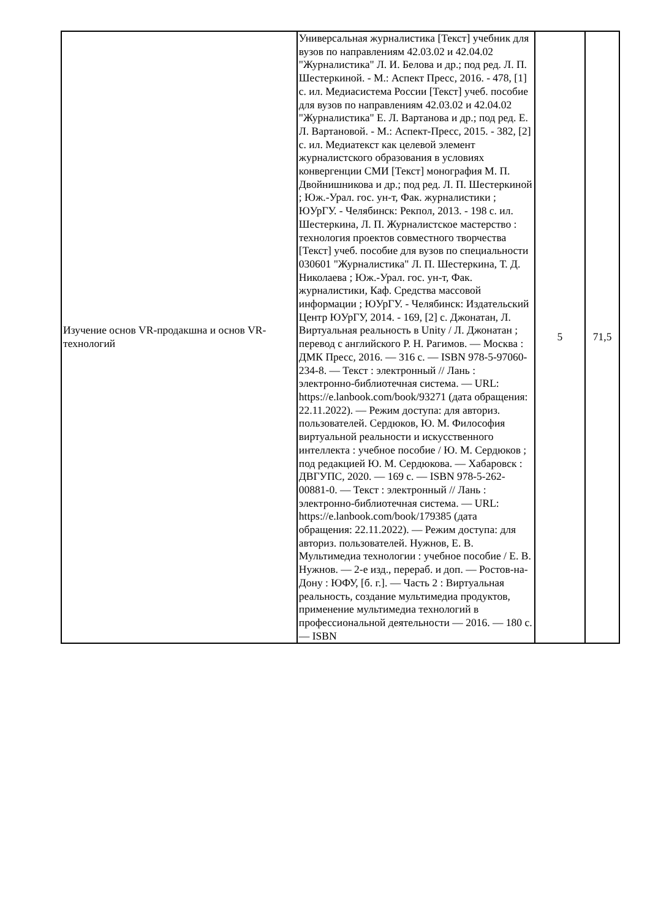| Изучение основ VR-продакшна и основ VR-технологий | Универсальная журналистика [Текст] учебник для вузов по направлениям 42.03.02 и 42.04.02 "Журналистика" Л. И. Белова и др.; под ред. Л. П. Шестеркиной. - М.: Аспект Пресс, 2016. - 478, [1] с. ил. Медиасистема России [Текст] учеб. пособие для вузов по направлениям 42.03.02 и 42.04.02 "Журналистика" Е. Л. Вартанова и др.; под ред. Е. Л. Вартановой. - М.: Аспект-Пресс, 2015. - 382, [2] с. ил. Медиатекст как целевой элемент журналистского образования в условиях конвергенции СМИ [Текст] монография М. П. Двойнишникова и др.; под ред. Л. П. Шестеркиной ; Юж.-Урал. гос. ун-т, Фак. журналистики ; ЮУрГУ. - Челябинск: Рекпол, 2013. - 198 с. ил. Шестеркина, Л. П. Журналистское мастерство : технология проектов совместного творчества [Текст] учеб. пособие для вузов по специальности 030601 "Журналистика" Л. П. Шестеркина, Т. Д. Николаева ; Юж.-Урал. гос. ун-т, Фак. журналистики, Каф. Средства массовой информации ; ЮУрГУ. - Челябинск: Издательский Центр ЮУрГУ, 2014. - 169, [2] с. Джонатан, Л. Виртуальная реальность в Unity / Л. Джонатан ; перевод с английского Р. Н. Рагимов. — Москва : ДМК Пресс, 2016. — 316 с. — ISBN 978-5-97060-234-8. — Текст : электронный // Лань : электронно-библиотечная система. — URL: https://e.lanbook.com/book/93271 (дата обращения: 22.11.2022). — Режим доступа: для авториз. пользователей. Сердюков, Ю. М. Философия виртуальной реальности и искусственного интеллекта : учебное пособие / Ю. М. Сердюков ; под редакцией Ю. М. Сердюкова. — Хабаровск : ДВГУПС, 2020. — 169 с. — ISBN 978-5-262-00881-0. — Текст : электронный // Лань : электронно-библиотечная система. — URL: https://e.lanbook.com/book/179385 (дата обращения: 22.11.2022). — Режим доступа: для авториз. пользователей. Нужнов, Е. В. Мультимедиа технологии : учебное пособие / Е. В. Нужнов. — 2-е изд., перераб. и доп. — Ростов-на-Дону : ЮФУ, [б. г.]. — Часть 2 : Виртуальная реальность, создание мультимедиа продуктов, применение мультимедиа технологий в профессиональной деятельности — 2016. — 180 с. — ISBN | 5 | 71,5 |